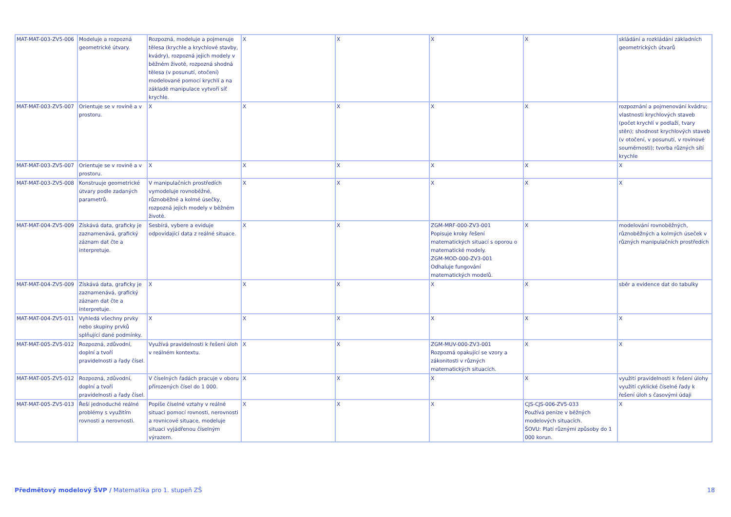| MAT-MAT-003-ZV5-006 | Modeluje a rozpozná geometrické útvary. | Rozpozná, modeluje a pojmenuje tělesa (krychle a krychlové stavby, kvádry), rozpozná jejich modely v běžném životě, rozpozná shodná tělesa (v posunutí, otočení) modelované pomocí krychlí a na základě manipulace vytvoří síť krychle. | X | X | X | X | skládání a rozkládání základních geometrických útvarů |
| MAT-MAT-003-ZV5-007 | Orientuje se v rovině a v prostoru. | X | X | X | X | X | rozpoznání a pojmenování kvádru; vlastnosti krychlových staveb (počet krychlí v podlaží, tvary stěn); shodnost krychlových staveb (v otočení, v posunutí, v rovinové souměrnosti); tvorba různých sítí krychle |
| MAT-MAT-003-ZV5-007 | Orientuje se v rovině a v prostoru. | X | X | X | X | X | X |
| MAT-MAT-003-ZV5-008 | Konstruuje geometrické útvary podle zadaných parametrů. | V manipulačních prostředích vymodeluje rovnoběžné, různoběžné a kolmé úsečky, rozpozná jejich modely v běžném životě. | X | X | X | X | X |
| MAT-MAT-004-ZV5-009 | Získává data, graficky je zaznamenává, grafický záznam dat čte a interpretuje. | Sesbírá, vybere a eviduje odpovídající data z reálné situace. | X | X | ZGM-MRF-000-ZV3-001 Popisuje kroky řešení matematických situací s oporou o matematické modely. ZGM-MOD-000-ZV3-001 Odhaluje fungování matematických modelů. | X | modelování rovnoběžných, různoběžných a kolmých úseček v různých manipulačních prostředích |
| MAT-MAT-004-ZV5-009 | Získává data, graficky je zaznamenává, grafický záznam dat čte a interpretuje. | X | X | X | X | X | sběr a evidence dat do tabulky |
| MAT-MAT-004-ZV5-011 | Vyhledá všechny prvky nebo skupiny prvků splňující dané podmínky. | X | X | X | X | X | X |
| MAT-MAT-005-ZV5-012 | Rozpozná, zdůvodní, doplní a tvoří pravidelnosti a řady čísel. | Využívá pravidelnosti k řešení úloh v reálném kontextu. | X | X | ZGM-MUV-000-ZV3-001 Rozpozná opakující se vzory a zákonitosti v různých matematických situacích. | X | X |
| MAT-MAT-005-ZV5-012 | Rozpozná, zdůvodní, doplní a tvoří pravidelnosti a řady čísel. | V číselných řadách pracuje v oboru přirozených čísel do 1 000. | X | X | X | X | využití pravidelnosti k řešení úlohy využití cyklické číselné řady k řešení úloh s časovými údaji |
| MAT-MAT-005-ZV5-013 | Řeší jednoduché reálné problémy s využitím rovnosti a nerovnosti. | Popíše číselné vztahy v reálné situaci pomocí rovnosti, nerovnosti a rovnicové situace, modeluje situaci vyjádřenou číselným výrazem. | X | X | X | CJS-CJS-006-ZV5-033 Používá peníze v běžných modelových situacích. ŠOVU: Platí různými způsoby do 1 000 korun. | X |
Předmětový modelový ŠVP / Matematika pro 1. stupeň ZŠ 18